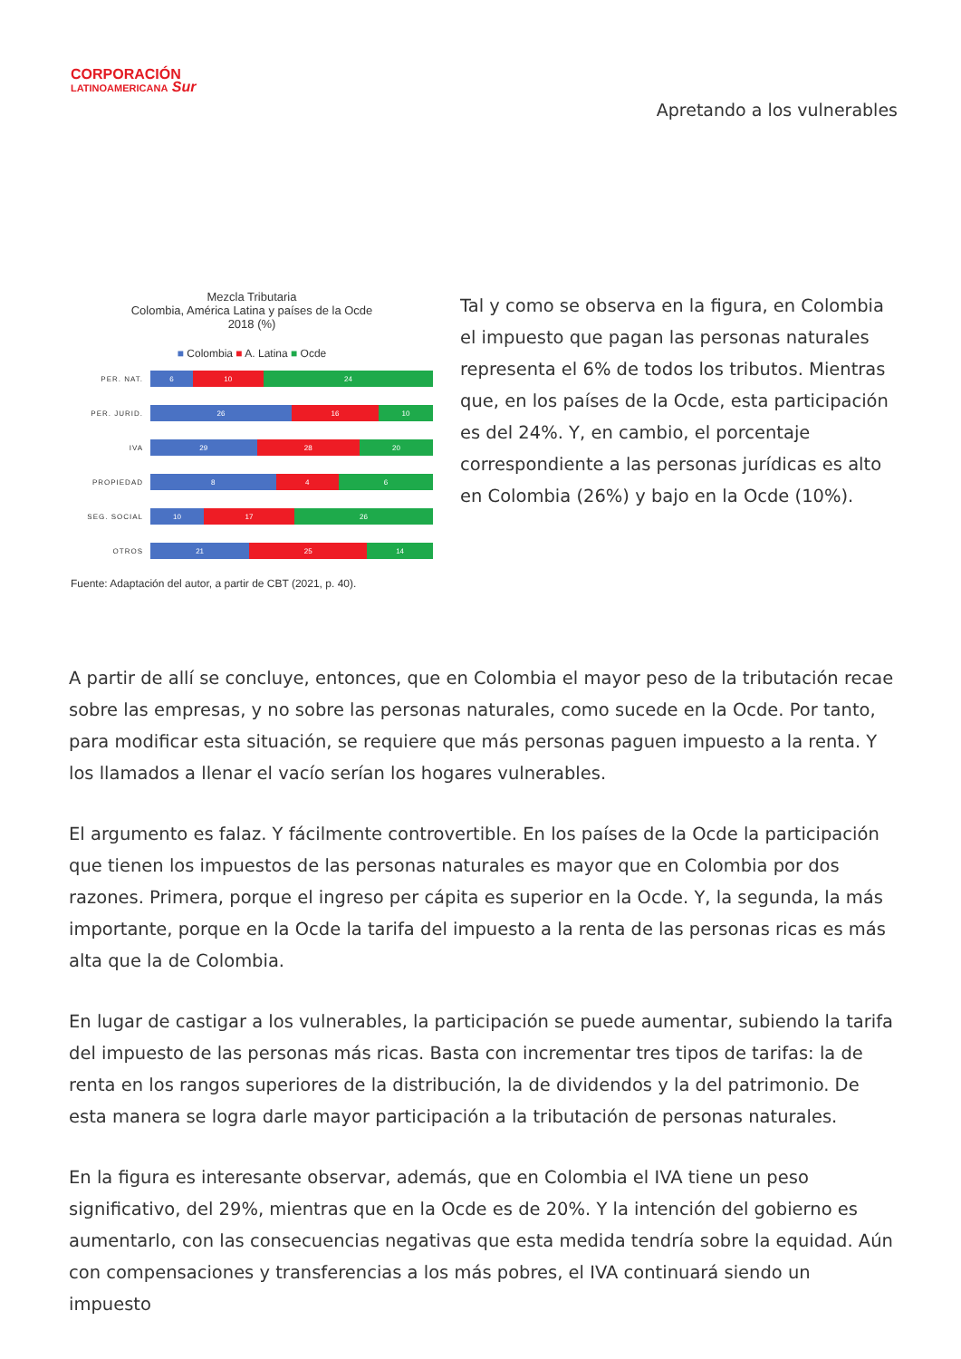CORPORACIÓN
LATINOAMERICANA Sur
Apretando a los vulnerables
Mezcla Tributaria
Colombia, América Latina y países de la Ocde
2018 (%)
■ Colombia ■ A. Latina ■ Ocde
PER. NAT.
6 10 24
PER. JURID.
26 16 10
IVA
29 28 20
PROPIEDAD
8 4 6
SEG. SOCIAL
10 17 26
OTROS
21 25 14
Fuente: Adaptación del autor, a partir de CBT (2021, p. 40).
Tal y como se observa en la figura, en Colombia el impuesto que pagan las personas naturales representa el 6% de todos los tributos. Mientras que, en los países de la Ocde, esta participación es del 24%. Y, en cambio, el porcentaje correspondiente a las personas jurídicas es alto en Colombia (26%) y bajo en la Ocde (10%).
A partir de allí se concluye, entonces, que en Colombia el mayor peso de la tributación recae sobre las empresas, y no sobre las personas naturales, como sucede en la Ocde. Por tanto, para modificar esta situación, se requiere que más personas paguen impuesto a la renta. Y los llamados a llenar el vacío serían los hogares vulnerables.
El argumento es falaz. Y fácilmente controvertible. En los países de la Ocde la participación que tienen los impuestos de las personas naturales es mayor que en Colombia por dos razones. Primera, porque el ingreso per cápita es superior en la Ocde. Y, la segunda, la más importante, porque en la Ocde la tarifa del impuesto a la renta de las personas ricas es más alta que la de Colombia.
En lugar de castigar a los vulnerables, la participación se puede aumentar, subiendo la tarifa del impuesto de las personas más ricas. Basta con incrementar tres tipos de tarifas: la de renta en los rangos superiores de la distribución, la de dividendos y la del patrimonio. De esta manera se logra darle mayor participación a la tributación de personas naturales.
En la figura es interesante observar, además, que en Colombia el IVA tiene un peso significativo, del 29%, mientras que en la Ocde es de 20%. Y la intención del gobierno es aumentarlo, con las consecuencias negativas que esta medida tendría sobre la equidad. Aún con compensaciones y transferencias a los más pobres, el IVA continuará siendo un impuesto